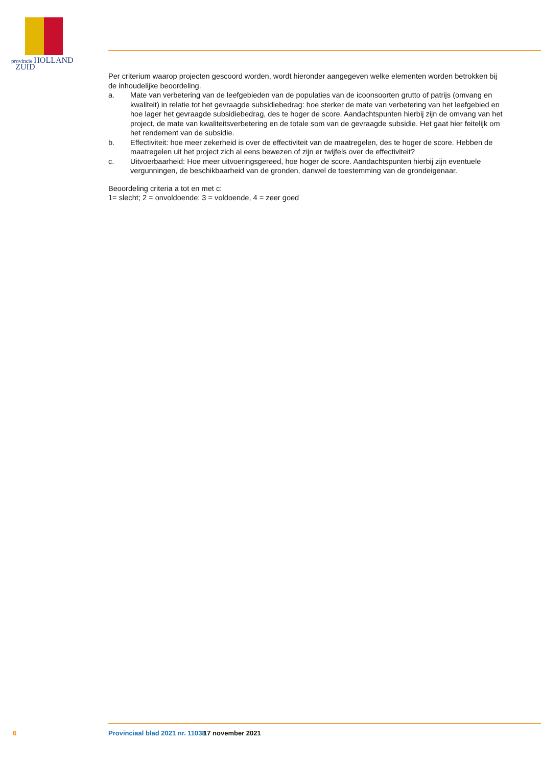provincie HOLLAND
ZUID
Per criterium waarop projecten gescoord worden, wordt hieronder aangegeven welke elementen worden betrokken bij de inhoudelijke beoordeling.
a. Mate van verbetering van de leefgebieden van de populaties van de icoonsoorten grutto of patrijs (omvang en kwaliteit) in relatie tot het gevraagde subsidiebedrag: hoe sterker de mate van verbetering van het leefgebied en hoe lager het gevraagde subsidiebedrag, des te hoger de score. Aandachtspunten hierbij zijn de omvang van het project, de mate van kwaliteitsverbetering en de totale som van de gevraagde subsidie. Het gaat hier feitelijk om het rendement van de subsidie.
b. Effectiviteit: hoe meer zekerheid is over de effectiviteit van de maatregelen, des te hoger de score. Hebben de maatregelen uit het project zich al eens bewezen of zijn er twijfels over de effectiviteit?
c. Uitvoerbaarheid: Hoe meer uitvoeringsgereed, hoe hoger de score. Aandachtspunten hierbij zijn eventuele vergunningen, de beschikbaarheid van de gronden, danwel de toestemming van de grondeigenaar.
Beoordeling criteria a tot en met c:
1= slecht; 2 = onvoldoende; 3 = voldoende, 4 = zeer goed
6 Provinciaal blad 2021 nr. 11038 17 november 2021